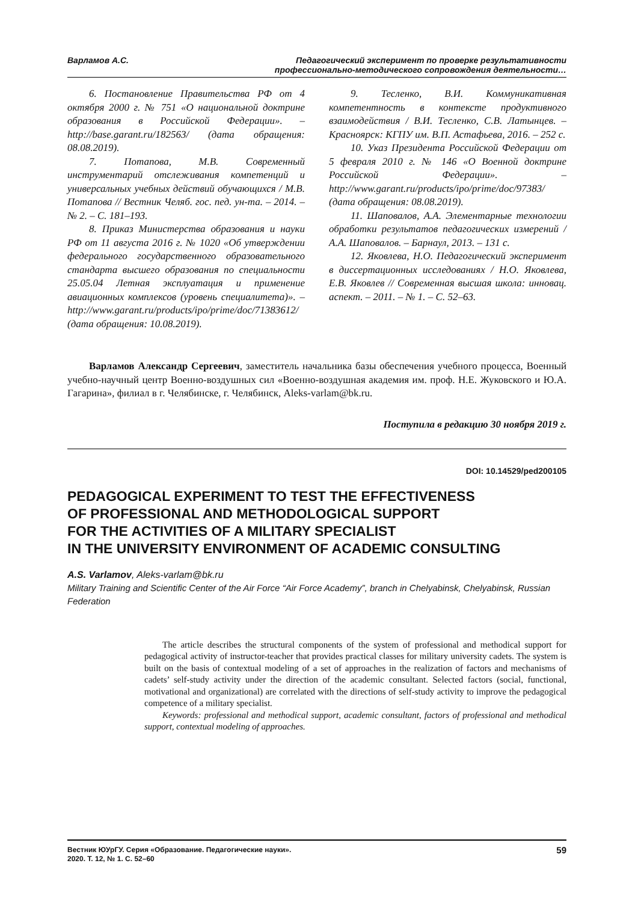Варламов А.С. Педагогический эксперимент по проверке результативности
профессионально-методического сопровождения деятельности…
6. Постановление Правительства РФ от 4 октября 2000 г. № 751 «О национальной доктрине образования в Российской Федерации». – http://base.garant.ru/182563/ (дата обращения: 08.08.2019).
7. Потапова, М.В. Современный инструментарий отслеживания компетенций и универсальных учебных действий обучающихся / М.В. Потапова // Вестник Челяб. гос. пед. ун-та. – 2014. – № 2. – С. 181–193.
8. Приказ Министерства образования и науки РФ от 11 августа 2016 г. № 1020 «Об утверждении федерального государственного образовательного стандарта высшего образования по специальности 25.05.04 Летная эксплуатация и применение авиационных комплексов (уровень специалитета)». – http://www.garant.ru/products/ipo/prime/doc/71383612/ (дата обращения: 10.08.2019).
9. Тесленко, В.И. Коммуникативная компетентность в контексте продуктивного взаимодействия / В.И. Тесленко, С.В. Латынцев. – Красноярск: КГПУ им. В.П. Астафьева, 2016. – 252 с.
10. Указ Президента Российской Федерации от 5 февраля 2010 г. № 146 «О Военной доктрине Российской Федерации». – http://www.garant.ru/products/ipo/prime/doc/97383/ (дата обращения: 08.08.2019).
11. Шаповалов, А.А. Элементарные технологии обработки результатов педагогических измерений / А.А. Шаповалов. – Барнаул, 2013. – 131 с.
12. Яковлева, Н.О. Педагогический эксперимент в диссертационных исследованиях / Н.О. Яковлева, Е.В. Яковлев // Современная высшая школа: инновац. аспект. – 2011. – № 1. – С. 52–63.
Варламов Александр Сергеевич, заместитель начальника базы обеспечения учебного процесса, Военный учебно-научный центр Военно-воздушных сил «Военно-воздушная академия им. проф. Н.Е. Жуковского и Ю.А. Гагарина», филиал в г. Челябинске, г. Челябинск, Aleks-varlam@bk.ru.
Поступила в редакцию 30 ноября 2019 г.
DOI: 10.14529/ped200105
PEDAGOGICAL EXPERIMENT TO TEST THE EFFECTIVENESS
OF PROFESSIONAL AND METHODOLOGICAL SUPPORT
FOR THE ACTIVITIES OF A MILITARY SPECIALIST
IN THE UNIVERSITY ENVIRONMENT OF ACADEMIC CONSULTING
A.S. Varlamov, Aleks-varlam@bk.ru
Military Training and Scientific Center of the Air Force “Air Force Academy”, branch in Chelyabinsk, Chelyabinsk, Russian Federation
The article describes the structural components of the system of professional and methodical support for pedagogical activity of instructor-teacher that provides practical classes for military university cadets. The system is built on the basis of contextual modeling of a set of approaches in the realization of factors and mechanisms of cadets’ self-study activity under the direction of the academic consultant. Selected factors (social, functional, motivational and organizational) are correlated with the directions of self-study activity to improve the pedagogical competence of a military specialist.
Keywords: professional and methodical support, academic consultant, factors of professional and methodical support, contextual modeling of approaches.
Вестник ЮУрГУ. Серия «Образование. Педагогические науки».
2020. Т. 12, № 1. С. 52–60 59